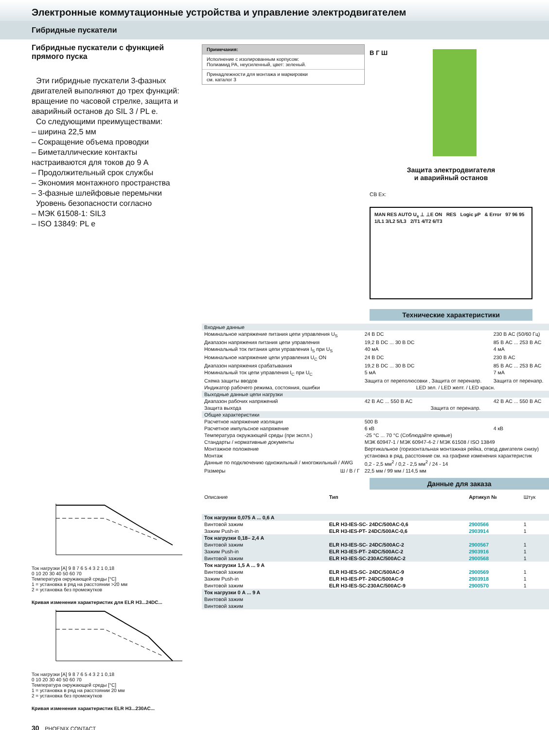Электронные коммутационные устройства и управление электродвигателем
Гибридные пускатели
Гибридные пускатели с функцией прямого пуска
Эти гибридные пускатели 3-фазных двигателей выполняют до трех функций: вращение по часовой стрелке, защита и аварийный останов до SIL 3 / PL e.
Со следующими преимуществами:
– ширина 22,5 мм
– Сокращение объема проводки
– Биметаллические контакты настраиваются для токов до 9 А
– Продолжительный срок службы
– Экономия монтажного пространства
– 3-фазные шлейфовые перемычки
Уровень безопасности согласно
– МЭК 61508-1: SIL3
– ISO 13849: PL e
Ток нагрузки [A] 9 8 7 6 5 4 3 2 1 0,18
0 10 20 30 40 50 60 70
Температура окружающей среды [°C]
1 = установка в ряд на расстоянии >20 мм
2 = установка без промежутков
Кривая изменения характеристик для ELR H3...24DC...
Ток нагрузки [A] 9 8 7 6 5 4 3 2 1 0,18
0 10 20 30 40 50 60 70
Температура окружающей среды [°C]
1 = установка в ряд на расстоянии 20 мм
2 = установка без промежутков
Кривая изменения характеристик ELR H3...230AC...
30 PHOENIX CONTACT
Примечания:
Исполнение с изолированным корпусом:
Полиамид PA, неусиленный, цвет: зеленый.
Принадлежности для монтажа и маркировки
см. каталог 3
В Г Ш
Защита электродвигателя
и аварийный останов
CB Ex:
MAN RES AUTO U<sub>s</sub> ⊥ ⊥E ON RES Logic µP & Error 97 96 95 1/L1 3/L2 5/L3 2/T1 4/T2 6/T3
Технические характеристики
| Входные данные | | |
| Номинальное напряжение питания цепи управления U<sub>S</sub> | 24 В DC | 230 В AC (50/60 Гц) |
| Диапазон напряжения питания цепи управления | 19,2 В DC ... 30 В DC | 85 В AC ... 253 В AC |
| Номинальный ток питания цепи управления I<sub>S</sub> при U<sub>S</sub> | 40 мА | 4 мА |
| Номинальное напряжение цепи управления U<sub>C</sub> ON | 24 В DC | 230 В AC |
| Диапазон напряжения срабатывания | 19,2 В DC ... 30 В DC | 85 В AC ... 253 В AC |
| Номинальный ток цепи управления I<sub>C</sub> при U<sub>C</sub> | 5 мА | 7 мА |
| Схема защиты вводов | Защита от переполюсовки , Защита от перенапр. | Защита от перенапр. |
| Индикатор рабочего режима, состояния, ошибки | LED зел. / LED желт. / LED красн. | |
| Выходные данные цепи нагрузки | | |
| Диапазон рабочих напряжений | 42 В AC ... 550 В AC | 42 В AC ... 550 В AC |
| Защита выхода | Защита от перенапр. | |
| Общие характеристики | | |
| Расчетное напряжение изоляции | 500 В | |
| Расчетное импульсное напряжение | 6 кВ | 4 кВ |
| Температура окружающей среды (при экспл.) | -25 °C ... 70 °C (Соблюдайте кривые) | |
| Стандарты / нормативные документы | МЭК 60947-1 / МЭК 60947-4-2 / МЭК 61508 / ISO 13849 | |
| Монтажное положение | Вертикальное (горизонтальная монтажная рейка, отвод двигателя снизу) | |
| Монтаж | установка в ряд, расстояние см. на графике изменения характеристик | |
| Данные по подключению одножильный / многожильный / AWG | 0,2 - 2,5 мм<sup>2</sup> / 0,2 - 2,5 мм<sup>2</sup> / 24 - 14 | |
| Размеры Ш / В / Г | 22,5 мм / 99 мм / 114,5 мм | |
Данные для заказа
| Описание | Тип | Артикул № | Штук |
| --- | --- | --- | --- |
| Ток нагрузки 0,075 A ... 0,6 A | | | |
| Винтовой зажим | ELR H3-IES-SC- 24DC/500AC-0,6 | 2900566 | 1 |
| Зажим Push-in | ELR H3-IES-PT- 24DC/500AC-0,6 | 2903914 | 1 |
| Ток нагрузки 0,18– 2,4 A | | | |
| Винтовой зажим | ELR H3-IES-SC- 24DC/500AC-2 | 2900567 | 1 |
| Зажим Push-in | ELR H3-IES-PT- 24DC/500AC-2 | 2903916 | 1 |
| Винтовой зажим | ELR H3-IES-SC-230AC/500AC-2 | 2900568 | 1 |
| Ток нагрузки 1,5 A ... 9 A | | | |
| Винтовой зажим | ELR H3-IES-SC- 24DC/500AC-9 | 2900569 | 1 |
| Зажим Push-in | ELR H3-IES-PT- 24DC/500AC-9 | 2903918 | 1 |
| Винтовой зажим | ELR H3-IES-SC-230AC/500AC-9 | 2900570 | 1 |
| Ток нагрузки 0 A ... 9 A | | | |
| Винтовой зажим | | | |
| Винтовой зажим | | | |